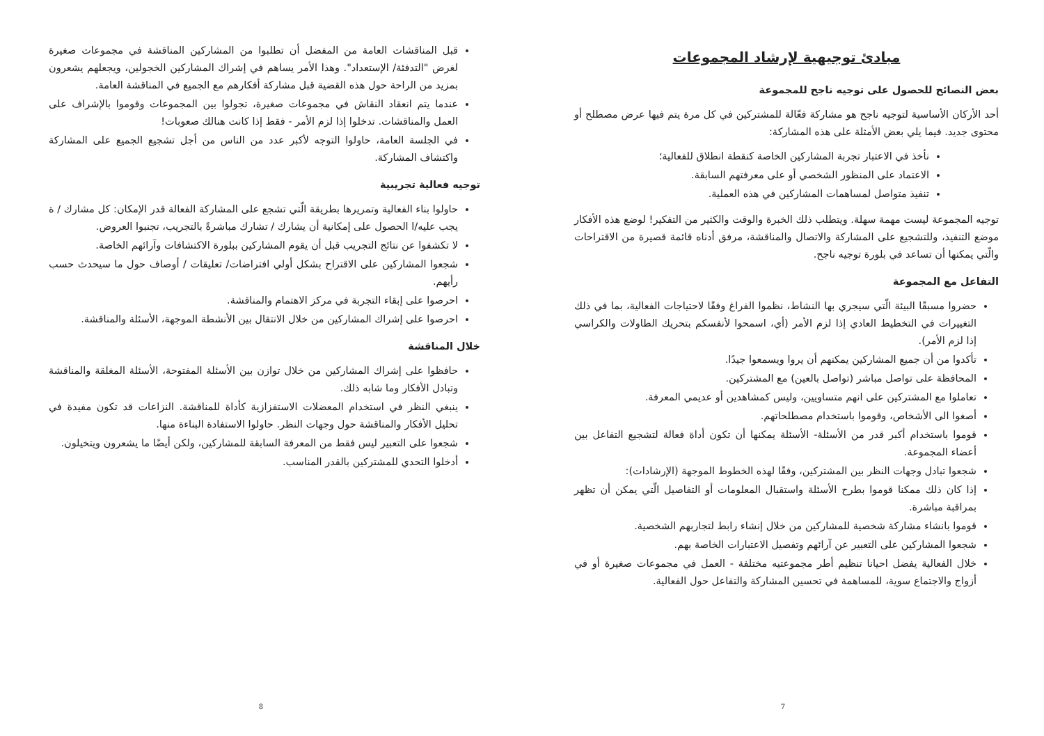مبادئ توجيهية لإرشاد المجموعات
بعض النصائح للحصول على توجيه ناجح للمجموعة
أحد الأركان الأساسية لتوجيه ناجح هو مشاركة فعّالة للمشتركين في كل مرة يتم فيها عرض مصطلح أو محتوى جديد. فيما يلي بعض الأمثلة على هذه المشاركة:
نأخذ في الاعتبار تجربة المشاركين الخاصة كنقطة انطلاق للفعالية؛
الاعتماد على المنظور الشخصي أو على معرفتهم السابقة.
تنفيذ متواصل لمساهمات المشاركين في هذه العملية.
توجيه المجموعة ليست مهمة سهلة. ويتطلب ذلك الخبرة والوقت والكثير من التفكير! لوضع هذه الأفكار موضع التنفيذ، وللتشجيع على المشاركة والاتصال والمناقشة، مرفق أدناه قائمة قصيرة من الاقتراحات والّتي يمكنها أن تساعد في بلورة توجيه ناجح.
التفاعل مع المجموعة
حضروا مسبقًا البيئة الّتي سيجري بها النشاط، نظموا الفراغ وفقًا لاحتياجات الفعالية، بما في ذلك التغييرات في التخطيط العادي إذا لزم الأمر (أي، اسمحوا لأنفسكم بتحريك الطاولات والكراسي إذا لزم الأمر).
تأكدوا من أن جميع المشاركين يمكنهم أن يروا ويسمعوا جيدًا.
المحافظة على تواصل مباشر (تواصل بالعين) مع المشتركين.
تعاملوا مع المشتركين على انهم متساويين، وليس كمشاهدين أو عديمي المعرفة.
أصغوا الى الأشخاص، وقوموا باستخدام مصطلحاتهم.
قوموا باستخدام أكبر قدر من الأسئلة- الأسئلة يمكنها أن تكون أداة فعالة لتشجيع التفاعل بين أعضاء المجموعة.
شجعوا تبادل وجهات النظر بين المشتركين، وفقًا لهذه الخطوط الموجهة (الإرشادات):
إذا كان ذلك ممكنا قوموا بطرح الأسئلة واستقبال المعلومات أو التفاصيل الّتي يمكن أن تظهر بمراقبة مباشرة.
قوموا بانشاء مشاركة شخصية للمشاركين من خلال إنشاء رابط لتجاربهم الشخصية.
شجعوا المشاركين على التعبير عن آرائهم وتفصيل الاعتبارات الخاصة بهم.
خلال الفعالية يفضل احيانا تنظيم أطر مجموعتيه مختلفة - العمل في مجموعات صغيرة أو في أزواج والاجتماع سوية، للمساهمة في تحسين المشاركة والتفاعل حول الفعالية.
7
قبل المناقشات العامة من المفضل أن تطلبوا من المشاركين المناقشة في مجموعات صغيرة لغرض "التدفئة/ الإستعداد". وهذا الأمر يساهم في إشراك المشاركين الخجولين، ويجعلهم يشعرون بمزيد من الراحة حول هذه القضية قبل مشاركة أفكارهم مع الجميع في المناقشة العامة.
عندما يتم انعقاد النقاش في مجموعات صغيرة، تجولوا بين المجموعات وقوموا بالإشراف على العمل والمناقشات. تدخلوا إذا لزم الأمر - فقط إذا كانت هنالك صعوبات!
في الجلسة العامة، حاولوا التوجه لأكبر عدد من الناس من أجل تشجيع الجميع على المشاركة واكتشاف المشاركة.
توجيه فعالية تجريبية
حاولوا بناء الفعالية وتمريرها بطريقة الّتي تشجع على المشاركة الفعالة قدر الإمكان: كل مشارك / ة يجب عليه/ا الحصول على إمكانية أن يشارك / تشارك مباشرةً بالتجريب، تجنبوا العروض.
لا تكشفوا عن نتائج التجريب قبل أن يقوم المشاركين ببلورة الاكتشافات وآرائهم الخاصة.
شجعوا المشاركين على الاقتراح بشكل أولي افتراضات/ تعليقات / أوصاف حول ما سيحدث حسب رأيهم.
احرصوا على إبقاء التجربة في مركز الاهتمام والمناقشة.
احرصوا على إشراك المشاركين من خلال الانتقال بين الأنشطة الموجهة، الأسئلة والمناقشة.
خلال المناقشة
حافظوا على إشراك المشاركين من خلال توازن بين الأسئلة المفتوحة، الأسئلة المغلقة والمناقشة وتبادل الأفكار وما شابه ذلك.
ينبغي النظر في استخدام المعضلات الاستفزازية كأداة للمناقشة. النزاعات قد تكون مفيدة في تحليل الأفكار والمناقشة حول وجهات النظر. حاولوا الاستفادة البناءة منها.
شجعوا على التعبير ليس فقط من المعرفة السابقة للمشاركين، ولكن أيضًا ما يشعرون ويتخيلون.
أدخلوا التحدي للمشتركين بالقدر المناسب.
8